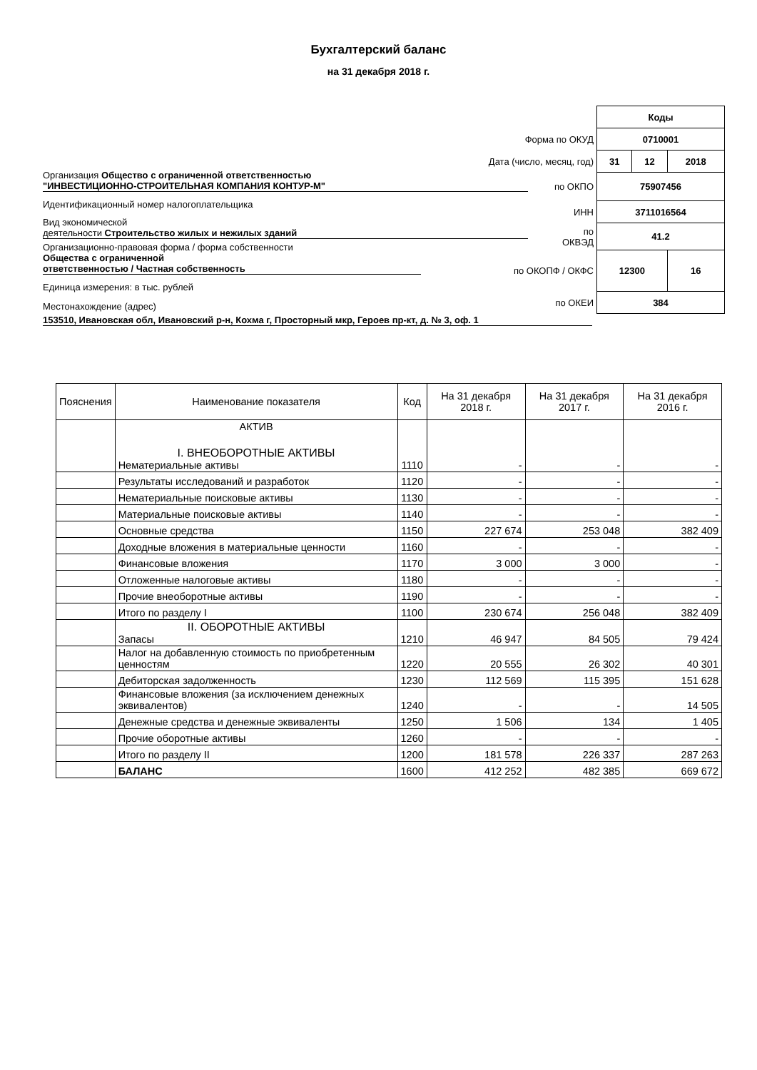Бухгалтерский баланс
на 31 декабря 2018 г.
| | Коды | | |
| Форма по ОКУД | 0710001 | | |
| Дата (число, месяц, год) | 31 | 12 | 2018 |
| по ОКПО | 75907456 | | |
| ИНН | 3711016564 | | |
| по ОКВЭД | 41.2 | | |
| по ОКОПФ / ОКФС | 12300 | | 16 |
| по ОКЕИ | 384 | | |
Организация Общество с ограниченной ответственностью
"ИНВЕСТИЦИОННО-СТРОИТЕЛЬНАЯ КОМПАНИЯ КОНТУР-М"
Идентификационный номер налогоплательщика
Вид экономической
деятельности Строительство жилых и нежилых зданий
Организационно-правовая форма / форма собственности
Общества с ограниченной
ответственностью / Частная собственность
Единица измерения: в тыс. рублей
Местонахождение (адрес)
153510, Ивановская обл, Ивановский р-н, Кохма г, Просторный мкр, Героев пр-кт, д. № 3, оф. 1
| Пояснения | Наименование показателя | Код | На 31 декабря 2018 г. | На 31 декабря 2017 г. | На 31 декабря 2016 г. |
| --- | --- | --- | --- | --- | --- |
| | АКТИВ I. ВНЕОБОРОТНЫЕ АКТИВЫ Нематериальные активы | 1110 | - | - | - |
| | Результаты исследований и разработок | 1120 | - | - | - |
| | Нематериальные поисковые активы | 1130 | - | - | - |
| | Материальные поисковые активы | 1140 | - | - | - |
| | Основные средства | 1150 | 227 674 | 253 048 | 382 409 |
| | Доходные вложения в материальные ценности | 1160 | - | - | - |
| | Финансовые вложения | 1170 | 3 000 | 3 000 | - |
| | Отложенные налоговые активы | 1180 | - | - | - |
| | Прочие внеоборотные активы | 1190 | - | - | - |
| | Итого по разделу I | 1100 | 230 674 | 256 048 | 382 409 |
| | II. ОБОРОТНЫЕ АКТИВЫ Запасы | 1210 | 46 947 | 84 505 | 79 424 |
| | Налог на добавленную стоимость по приобретенным ценностям | 1220 | 20 555 | 26 302 | 40 301 |
| | Дебиторская задолженность | 1230 | 112 569 | 115 395 | 151 628 |
| | Финансовые вложения (за исключением денежных эквивалентов) | 1240 | - | - | 14 505 |
| | Денежные средства и денежные эквиваленты | 1250 | 1 506 | 134 | 1 405 |
| | Прочие оборотные активы | 1260 | - | - | - |
| | Итого по разделу II | 1200 | 181 578 | 226 337 | 287 263 |
| | БАЛАНС | 1600 | 412 252 | 482 385 | 669 672 |